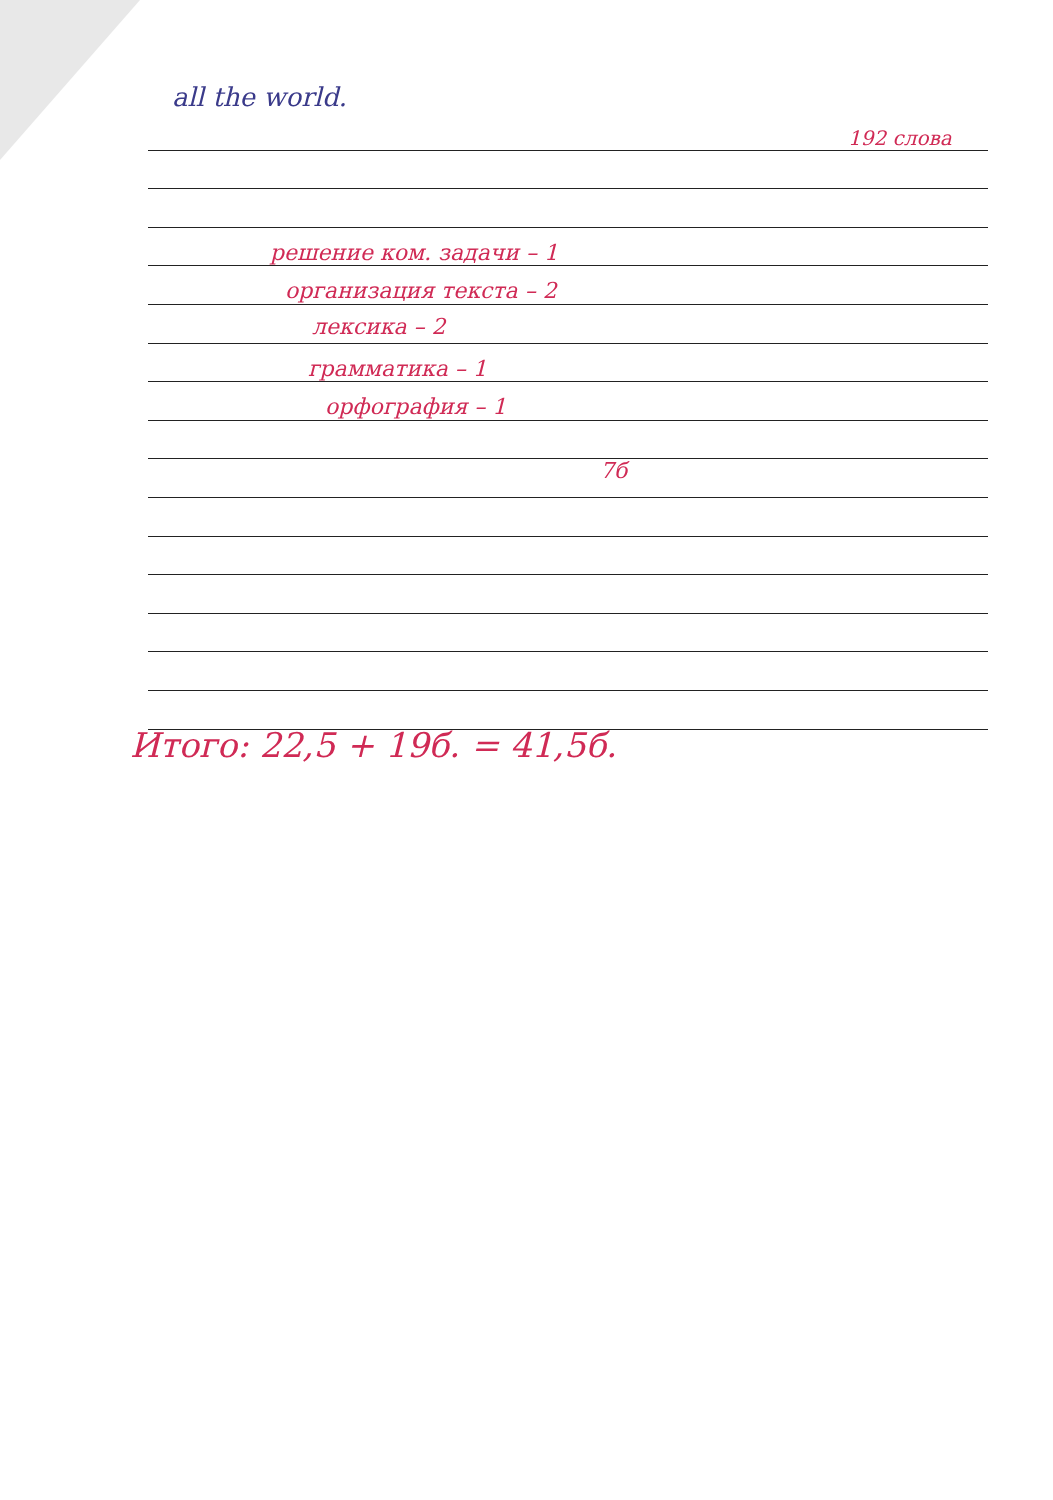all the world.
192 слова
решение ком. задачи – 1
организация текста – 2
лексика – 2
грамматика – 1
орфография – 1
7б
Итого: 22,5 + 19б. = 41,5б.